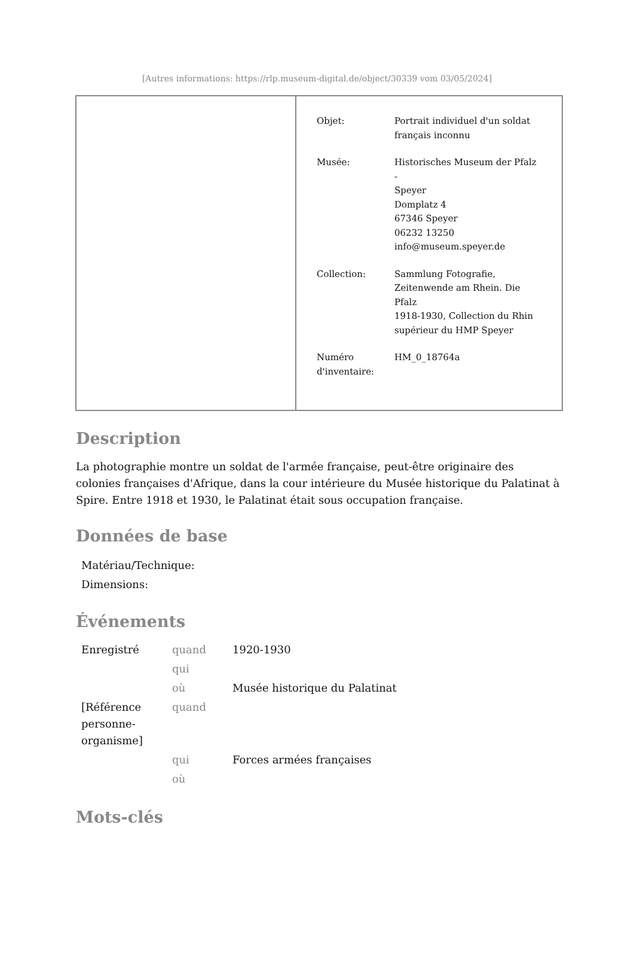[Autres informations: https://rlp.museum-digital.de/object/30339 vom 03/05/2024]
| | / Objet: / Portrait individuel d'un soldat français inconnu / / Musée: / Historisches Museum der Pfalz - Speyer Domplatz 4 67346 Speyer 06232 13250 info@museum.speyer.de / / Collection: / Sammlung Fotografie, Zeitenwende am Rhein. Die Pfalz 1918-1930, Collection du Rhin supérieur du HMP Speyer / / Numéro d'inventaire: / HM_0_18764a / |
Description
La photographie montre un soldat de l'armée française, peut-être originaire des colonies françaises d'Afrique, dans la cour intérieure du Musée historique du Palatinat à Spire. Entre 1918 et 1930, le Palatinat était sous occupation française.
Données de base
Matériau/Technique:
Dimensions:
Événements
| Enregistré | quand | 1920-1930 |
| | qui | |
| | où | Musée historique du Palatinat |
| [Référence personne- organisme] | quand | |
| | qui | Forces armées françaises |
| | où | |
Mots-clés